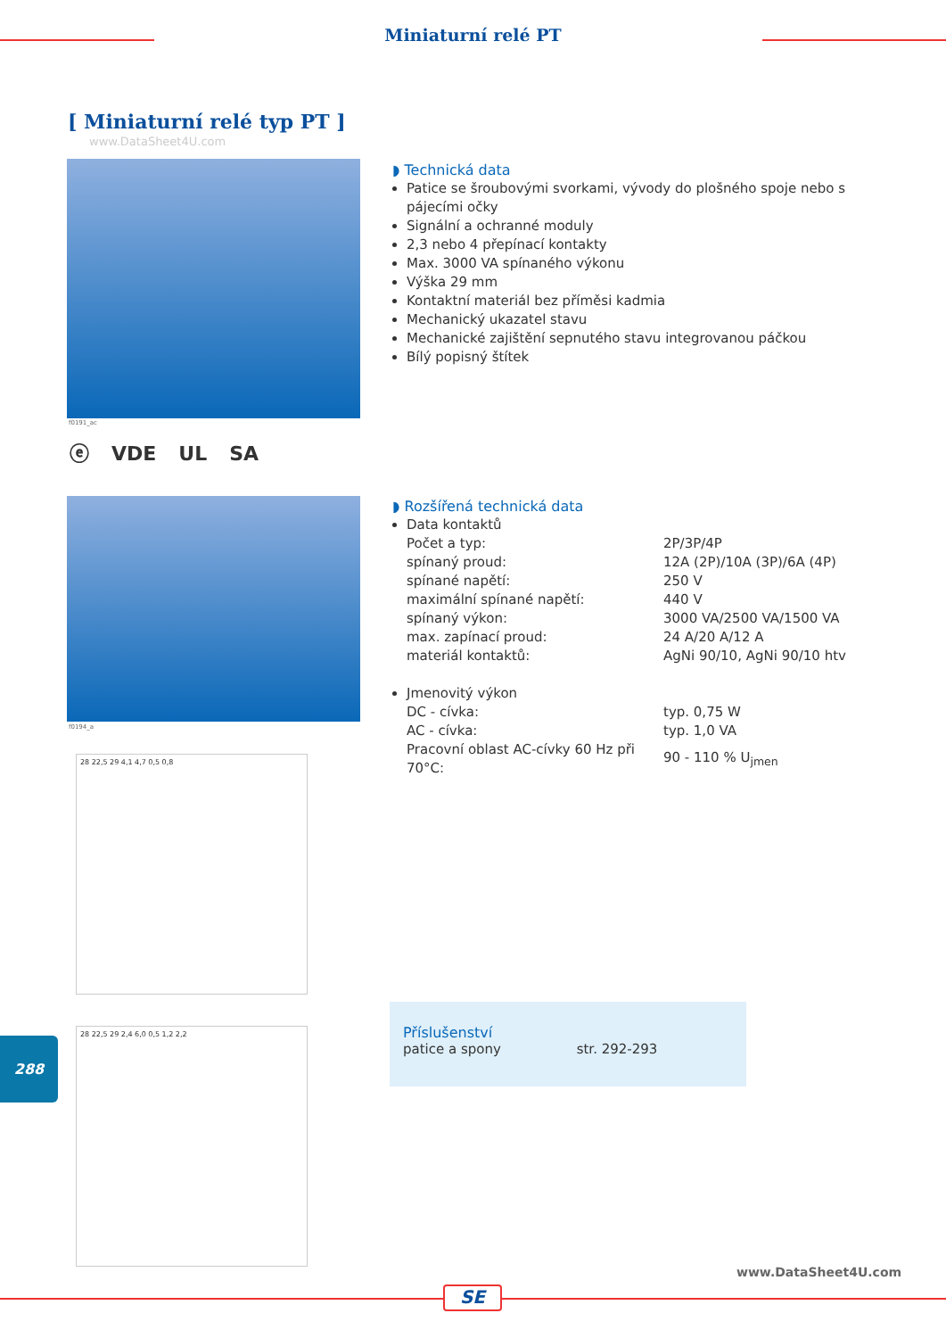Miniaturní relé PT
[ Miniaturní relé typ PT ]
www.DataSheet4U.com
f0191_ac
ⓔ VDE UL SA
f0194_a
◗ Technická data
Patice se šroubovými svorkami, vývody do plošného spoje nebo s pájecími očky
Signální a ochranné moduly
2,3 nebo 4 přepínací kontakty
Max. 3000 VA spínaného výkonu
Výška 29 mm
Kontaktní materiál bez příměsi kadmia
Mechanický ukazatel stavu
Mechanické zajištění sepnutého stavu integrovanou páčkou
Bílý popisný štítek
◗ Rozšířená technická data
Data kontaktů
| Počet a typ: | 2P/3P/4P |
| spínaný proud: | 12A (2P)/10A (3P)/6A (4P) |
| spínané napětí: | 250 V |
| maximální spínané napětí: | 440 V |
| spínaný výkon: | 3000 VA/2500 VA/1500 VA |
| max. zapínací proud: | 24 A/20 A/12 A |
| materiál kontaktů: | AgNi 90/10, AgNi 90/10 htv |
Jmenovitý výkon
| DC - cívka: | typ. 0,75 W |
| AC - cívka: | typ. 1,0 VA |
| Pracovní oblast AC-cívky 60 Hz při 70°C: | 90 - 110 % U<sub>jmen</sub> |
28 22,5 29 4,1 4,7 0,5 0,8
28 22,5 29 2,4 6,0 0,5 1,2 2,2
Příslušenství
patice a spony str. 292-293
288
www.DataSheet4U.com
SE